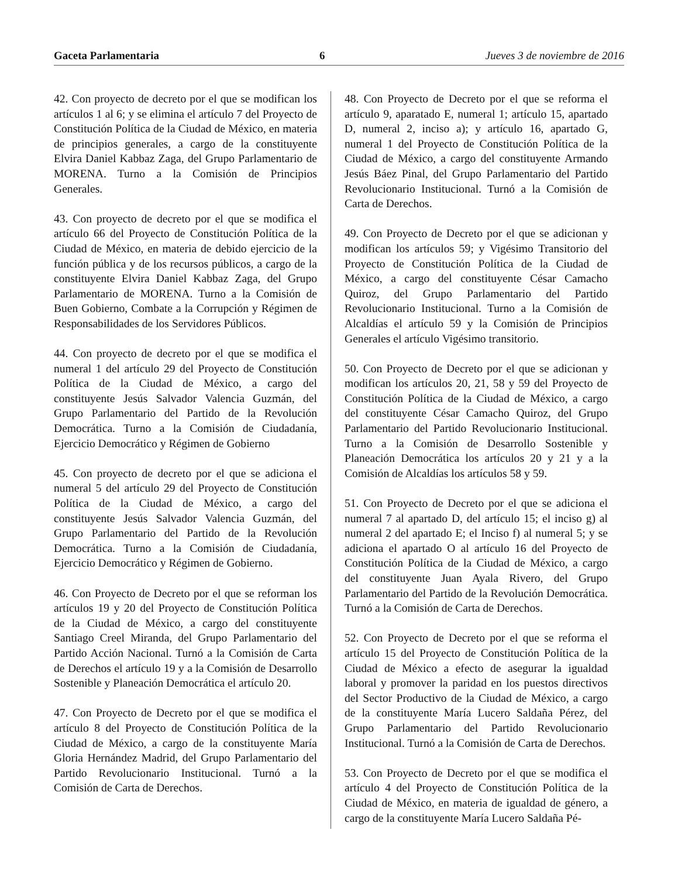Gaceta Parlamentaria 6 Jueves 3 de noviembre de 2016
42. Con proyecto de decreto por el que se modifican los artículos 1 al 6; y se elimina el artículo 7 del Proyecto de Constitución Política de la Ciudad de México, en materia de principios generales, a cargo de la constituyente Elvira Daniel Kabbaz Zaga, del Grupo Parlamentario de MORENA. Turno a la Comisión de Principios Generales.
43. Con proyecto de decreto por el que se modifica el artículo 66 del Proyecto de Constitución Política de la Ciudad de México, en materia de debido ejercicio de la función pública y de los recursos públicos, a cargo de la constituyente Elvira Daniel Kabbaz Zaga, del Grupo Parlamentario de MORENA. Turno a la Comisión de Buen Gobierno, Combate a la Corrupción y Régimen de Responsabilidades de los Servidores Públicos.
44. Con proyecto de decreto por el que se modifica el numeral 1 del artículo 29 del Proyecto de Constitución Política de la Ciudad de México, a cargo del constituyente Jesús Salvador Valencia Guzmán, del Grupo Parlamentario del Partido de la Revolución Democrática. Turno a la Comisión de Ciudadanía, Ejercicio Democrático y Régimen de Gobierno
45. Con proyecto de decreto por el que se adiciona el numeral 5 del artículo 29 del Proyecto de Constitución Política de la Ciudad de México, a cargo del constituyente Jesús Salvador Valencia Guzmán, del Grupo Parlamentario del Partido de la Revolución Democrática. Turno a la Comisión de Ciudadanía, Ejercicio Democrático y Régimen de Gobierno.
46. Con Proyecto de Decreto por el que se reforman los artículos 19 y 20 del Proyecto de Constitución Política de la Ciudad de México, a cargo del constituyente Santiago Creel Miranda, del Grupo Parlamentario del Partido Acción Nacional. Turnó a la Comisión de Carta de Derechos el artículo 19 y a la Comisión de Desarrollo Sostenible y Planeación Democrática el artículo 20.
47. Con Proyecto de Decreto por el que se modifica el artículo 8 del Proyecto de Constitución Política de la Ciudad de México, a cargo de la constituyente María Gloria Hernández Madrid, del Grupo Parlamentario del Partido Revolucionario Institucional. Turnó a la Comisión de Carta de Derechos.
48. Con Proyecto de Decreto por el que se reforma el artículo 9, aparatado E, numeral 1; artículo 15, apartado D, numeral 2, inciso a); y artículo 16, apartado G, numeral 1 del Proyecto de Constitución Política de la Ciudad de México, a cargo del constituyente Armando Jesús Báez Pinal, del Grupo Parlamentario del Partido Revolucionario Institucional. Turnó a la Comisión de Carta de Derechos.
49. Con Proyecto de Decreto por el que se adicionan y modifican los artículos 59; y Vigésimo Transitorio del Proyecto de Constitución Política de la Ciudad de México, a cargo del constituyente César Camacho Quiroz, del Grupo Parlamentario del Partido Revolucionario Institucional. Turno a la Comisión de Alcaldías el artículo 59 y la Comisión de Principios Generales el artículo Vigésimo transitorio.
50. Con Proyecto de Decreto por el que se adicionan y modifican los artículos 20, 21, 58 y 59 del Proyecto de Constitución Política de la Ciudad de México, a cargo del constituyente César Camacho Quiroz, del Grupo Parlamentario del Partido Revolucionario Institucional. Turno a la Comisión de Desarrollo Sostenible y Planeación Democrática los artículos 20 y 21 y a la Comisión de Alcaldías los artículos 58 y 59.
51. Con Proyecto de Decreto por el que se adiciona el numeral 7 al apartado D, del artículo 15; el inciso g) al numeral 2 del apartado E; el Inciso f) al numeral 5; y se adiciona el apartado O al artículo 16 del Proyecto de Constitución Política de la Ciudad de México, a cargo del constituyente Juan Ayala Rivero, del Grupo Parlamentario del Partido de la Revolución Democrática. Turnó a la Comisión de Carta de Derechos.
52. Con Proyecto de Decreto por el que se reforma el artículo 15 del Proyecto de Constitución Política de la Ciudad de México a efecto de asegurar la igualdad laboral y promover la paridad en los puestos directivos del Sector Productivo de la Ciudad de México, a cargo de la constituyente María Lucero Saldaña Pérez, del Grupo Parlamentario del Partido Revolucionario Institucional. Turnó a la Comisión de Carta de Derechos.
53. Con Proyecto de Decreto por el que se modifica el artículo 4 del Proyecto de Constitución Política de la Ciudad de México, en materia de igualdad de género, a cargo de la constituyente María Lucero Saldaña Pé-